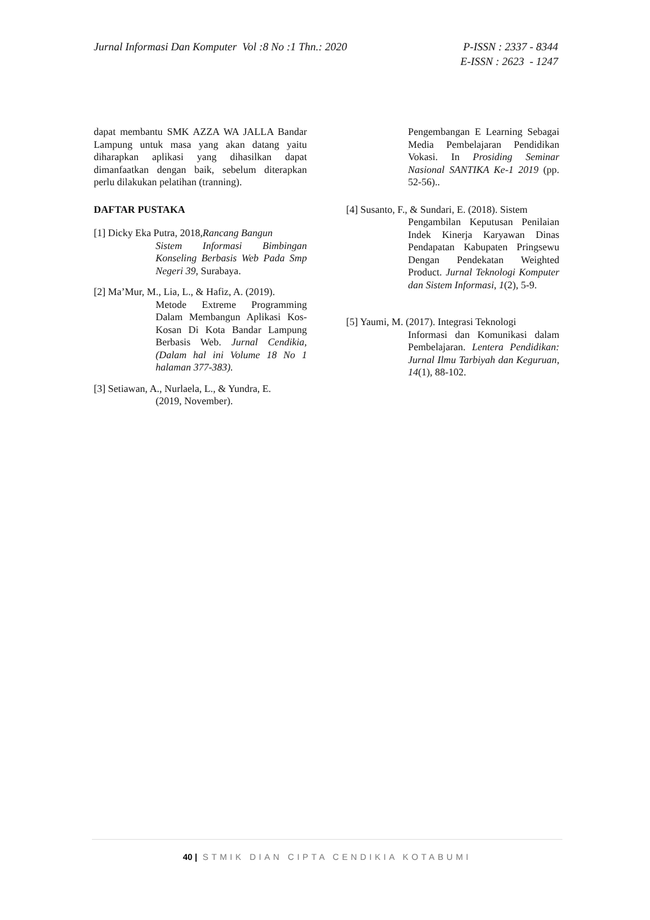Jurnal Informasi Dan Komputer Vol :8 No :1 Thn.: 2020
P-ISSN : 2337 - 8344
E-ISSN : 2623 - 1247
dapat membantu SMK AZZA WA JALLA Bandar Lampung untuk masa yang akan datang yaitu diharapkan aplikasi yang dihasilkan dapat dimanfaatkan dengan baik, sebelum diterapkan perlu dilakukan pelatihan (tranning).
DAFTAR PUSTAKA
[1] Dicky Eka Putra, 2018,Rancang Bangun
Sistem Informasi Bimbingan Konseling Berbasis Web Pada Smp Negeri 39, Surabaya.
[2] Ma’Mur, M., Lia, L., & Hafiz, A. (2019).
Metode Extreme Programming Dalam Membangun Aplikasi Kos-Kosan Di Kota Bandar Lampung Berbasis Web. Jurnal Cendikia,(Dalam hal ini Volume 18 No 1 halaman 377-383).
[3] Setiawan, A., Nurlaela, L., & Yundra, E.
(2019, November).
Pengembangan E Learning Sebagai Media Pembelajaran Pendidikan Vokasi. In Prosiding Seminar Nasional SANTIKA Ke-1 2019 (pp. 52-56)..
[4] Susanto, F., & Sundari, E. (2018). Sistem
Pengambilan Keputusan Penilaian Indek Kinerja Karyawan Dinas Pendapatan Kabupaten Pringsewu Dengan Pendekatan Weighted Product. Jurnal Teknologi Komputer dan Sistem Informasi, 1(2), 5-9.
[5] Yaumi, M. (2017). Integrasi Teknologi
Informasi dan Komunikasi dalam Pembelajaran. Lentera Pendidikan: Jurnal Ilmu Tarbiyah dan Keguruan, 14(1), 88-102.
40 | STMIK DIAN CIPTA CENDIKIA KOTABUMI